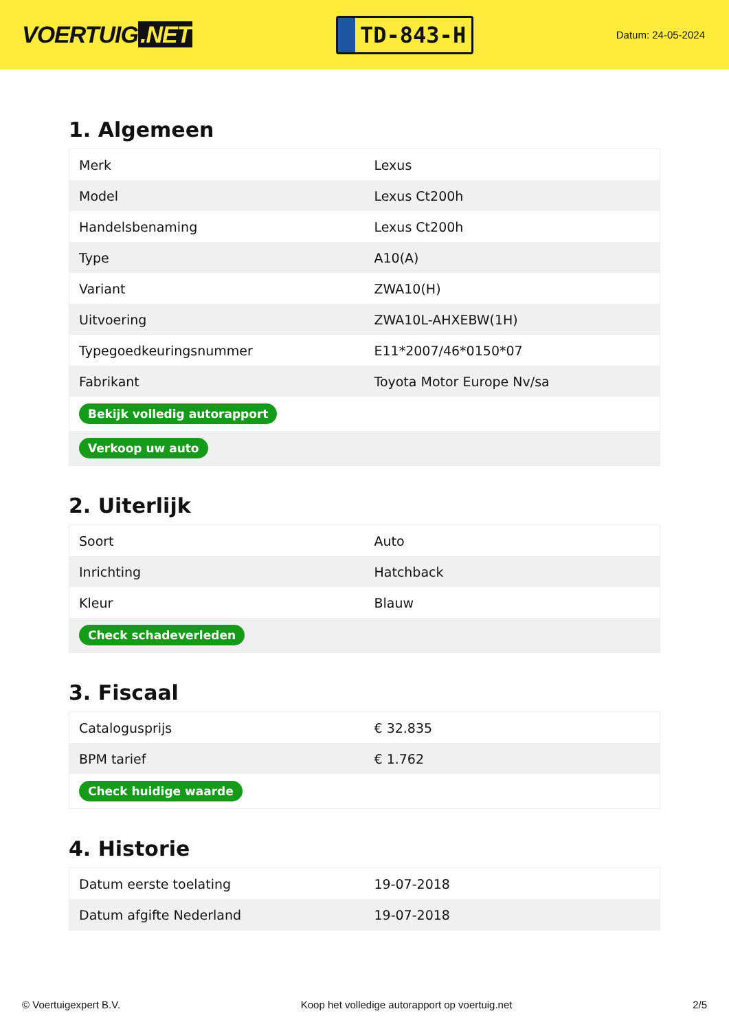VOERTUIG.NET
TD-843-H
Datum: 24-05-2024
1. Algemeen
| Merk | Lexus |
| Model | Lexus Ct200h |
| Handelsbenaming | Lexus Ct200h |
| Type | A10(A) |
| Variant | ZWA10(H) |
| Uitvoering | ZWA10L-AHXEBW(1H) |
| Typegoedkeuringsnummer | E11*2007/46*0150*07 |
| Fabrikant | Toyota Motor Europe Nv/sa |
| Bekijk volledig autorapport | |
| Verkoop uw auto | |
2. Uiterlijk
| Soort | Auto |
| Inrichting | Hatchback |
| Kleur | Blauw |
| Check schadeverleden | |
3. Fiscaal
| Catalogusprijs | € 32.835 |
| BPM tarief | € 1.762 |
| Check huidige waarde | |
4. Historie
| Datum eerste toelating | 19-07-2018 |
| Datum afgifte Nederland | 19-07-2018 |
© Voertuigexpert B.V. Koop het volledige autorapport op voertuig.net 2/5